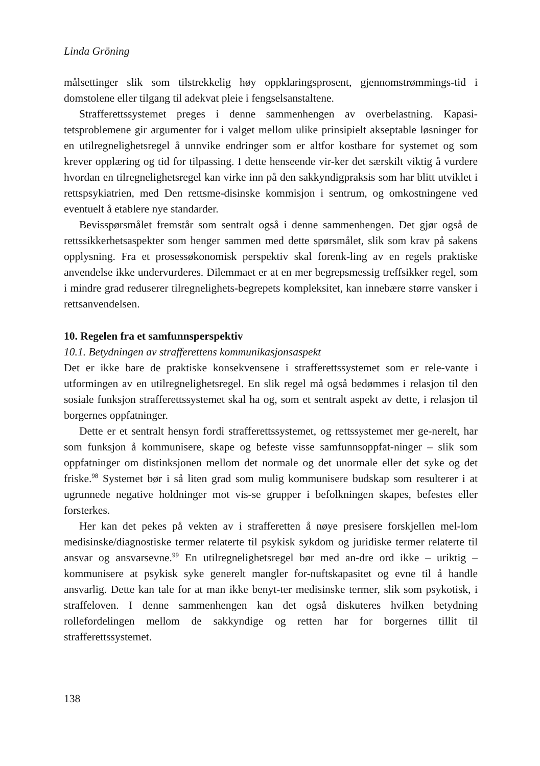Linda Gröning
målsettinger slik som tilstrekkelig høy oppklaringsprosent, gjennomstrømmings-tid i domstolene eller tilgang til adekvat pleie i fengselsanstaltene.
Strafferettssystemet preges i denne sammenhengen av overbelastning. Kapasi-tetsproblemene gir argumenter for i valget mellom ulike prinsipielt akseptable løsninger for en utilregnelighetsregel å unnvike endringer som er altfor kostbare for systemet og som krever opplæring og tid for tilpassing. I dette henseende vir-ker det særskilt viktig å vurdere hvordan en tilregnelighetsregel kan virke inn på den sakkyndigpraksis som har blitt utviklet i rettspsykiatrien, med Den rettsme-disinske kommisjon i sentrum, og omkostningene ved eventuelt å etablere nye standarder.
Bevisspørsmålet fremstår som sentralt også i denne sammenhengen. Det gjør også de rettssikkerhetsaspekter som henger sammen med dette spørsmålet, slik som krav på sakens opplysning. Fra et prosessøkonomisk perspektiv skal forenk-ling av en regels praktiske anvendelse ikke undervurderes. Dilemmaet er at en mer begrepsmessig treffsikker regel, som i mindre grad reduserer tilregnelighets-begrepets kompleksitet, kan innebære større vansker i rettsanvendelsen.
10. Regelen fra et samfunnsperspektiv
10.1. Betydningen av strafferettens kommunikasjonsaspekt
Det er ikke bare de praktiske konsekvensene i strafferettssystemet som er rele-vante i utformingen av en utilregnelighetsregel. En slik regel må også bedømmes i relasjon til den sosiale funksjon strafferettssystemet skal ha og, som et sentralt aspekt av dette, i relasjon til borgernes oppfatninger.
Dette er et sentralt hensyn fordi strafferettssystemet, og rettssystemet mer ge-nerelt, har som funksjon å kommunisere, skape og befeste visse samfunnsoppfat-ninger – slik som oppfatninger om distinksjonen mellom det normale og det unormale eller det syke og det friske.<sup>98</sup> Systemet bør i så liten grad som mulig kommunisere budskap som resulterer i at ugrunnede negative holdninger mot vis-se grupper i befolkningen skapes, befestes eller forsterkes.
Her kan det pekes på vekten av i strafferetten å nøye presisere forskjellen mel-lom medisinske/diagnostiske termer relaterte til psykisk sykdom og juridiske termer relaterte til ansvar og ansvarsevne.<sup>99</sup> En utilregnelighetsregel bør med an-dre ord ikke – uriktig – kommunisere at psykisk syke generelt mangler for-nuftskapasitet og evne til å handle ansvarlig. Dette kan tale for at man ikke benyt-ter medisinske termer, slik som psykotisk, i straffeloven. I denne sammenhengen kan det også diskuteres hvilken betydning rollefordelingen mellom de sakkyndige og retten har for borgernes tillit til strafferettssystemet.
138